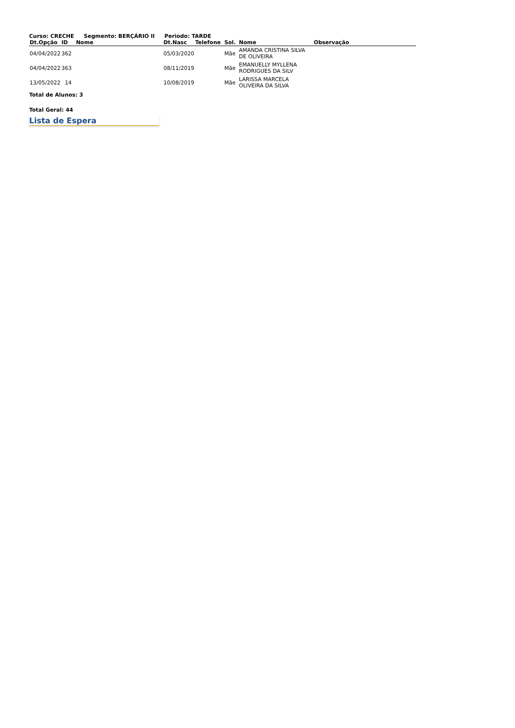Curso: CRECHE Segmento: BERÇÁRIO II Periodo: TARDE
| Dt.Opção | ID | Nome | Dt.Nasc | Telefone | Sol. | Nome | Observação |
| --- | --- | --- | --- | --- | --- | --- | --- |
| 04/04/2022 | 362 | | 05/03/2020 | | Mãe | AMANDA CRISTINA SILVA DE OLIVEIRA | |
| 04/04/2022 | 363 | | 08/11/2019 | | Mãe | EMANUELLY MYLLENA RODRIGUES DA SILV | |
| 13/05/2022 | 14 | | 10/08/2019 | | Mãe | LARISSA MARCELA OLIVEIRA DA SILVA | |
Total de Alunos: 3
Total Geral: 44
Lista de Espera